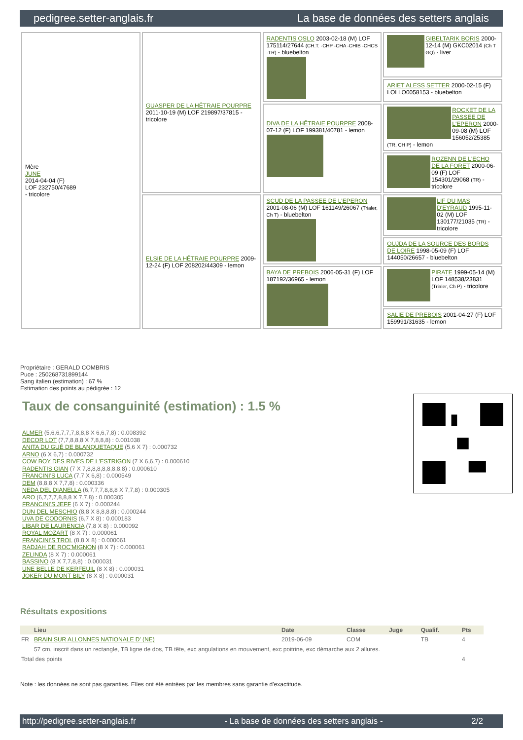pedigree.setter-anglais.fr La base de données des setters anglais
| Mère JUNE 2014-04-04 (F) LOF 232750/47689 - tricolore | GUASPER DE LA HÊTRAIE POURPRE 2011-10-19 (M) LOF 219897/37815 - tricolore | RADENTIS OSLO 2003-02-18 (M) LOF 175114/27644 (CH.T. -CHP -CHA -CHIB -CHCS -TR) - bluebelton | GIBELTARIK BORIS 2000-12-14 (M) GKC02014 (Ch T GQ) - liver |
| | | | ARIET ALESS SETTER 2000-02-15 (F) LOI LO0058153 - bluebelton |
| | | DIVA DE LA HÊTRAIE POURPRE 2008-07-12 (F) LOF 199381/40781 - lemon | ROCKET DE LA PASSEE DE L'EPERON 2000-09-08 (M) LOF 156052/25385 (TR, CH P) - lemon |
| | | | ROZENN DE L'ECHO DE LA FORET 2000-06-09 (F) LOF 154301/29068 (TR) - tricolore |
| | ELSIE DE LA HÊTRAIE POURPRE 2009-12-24 (F) LOF 208202/44309 - lemon | SCUD DE LA PASSEE DE L'EPERON 2001-08-06 (M) LOF 161149/26067 (Trialer, Ch T) - bluebelton | LIF DU MAS D'EYRAUD 1995-11-02 (M) LOF 130177/21035 (TR) - tricolore |
| | | | OUJDA DE LA SOURCE DES BORDS DE LOIRE 1998-05-09 (F) LOF 144050/26657 - bluebelton |
| | | BAYA DE PREBOIS 2006-05-31 (F) LOF 187192/36965 - lemon | PIRATE 1999-05-14 (M) LOF 148538/23831 (Trialer, Ch P) - tricolore |
| | | | SALIE DE PREBOIS 2001-04-27 (F) LOF 159991/31635 - lemon |
Propriétaire : GERALD COMBRIS
Puce : 250268731899144
Sang italien (estimation) : 67 %
Estimation des points au pédigrée : 12
Taux de consanguinité (estimation) : 1.5 %
ALMER (5,6,6,7,7,7,8,8,8 X 6,6,7,8) : 0.008392
DECOR LOT (7,7,8,8,8 X 7,8,8,8) : 0.001038
ANITA DU GUÉ DE BLANQUETAQUE (5,6 X 7) : 0.000732
ARNO (6 X 6,7) : 0.000732
COW BOY DES RIVES DE L'ESTRIGON (7 X 6,6,7) : 0.000610
RADENTIS GIAN (7 X 7,8,8,8,8,8,8,8,8) : 0.000610
FRANCINI'S LUCA (7,7 X 6,8) : 0.000549
DEM (8,8,8 X 7,7,8) : 0.000336
NEDA DEL DIANELLA (6,7,7,7,8,8,8 X 7,7,8) : 0.000305
ARO (6,7,7,7,8,8,8 X 7,7,8) : 0.000305
FRANCINI'S JEFF (6 X 7) : 0.000244
DUN DEL MESCHIO (8,8 X 8,8,8,8) : 0.000244
UVA DE CODORNIS (6,7 X 8) : 0.000183
LIBAR DE LAURENCIA (7,8 X 8) : 0.000092
ROYAL MOZART (8 X 7) : 0.000061
FRANCINI'S TROL (8,8 X 8) : 0.000061
RADJAH DE ROC'MIGNON (8 X 7) : 0.000061
ZELINDA (8 X 7) : 0.000061
BASSINO (8 X 7,7,8,8) : 0.000031
UNE BELLE DE KERFEUIL (8 X 8) : 0.000031
JOKER DU MONT BILY (8 X 8) : 0.000031
Résultats expositions
| | Lieu | Date | Classe | Juge | Qualif. | Pts |
| --- | --- | --- | --- | --- | --- | --- |
| FR | BRAIN SUR ALLONNES NATIONALE D' (NE) | 2019-06-09 | COM | | TB | 4 |
| | 57 cm, inscrit dans un rectangle, TB ligne de dos, TB tête, exc angulations en mouvement, exc poitrine, exc démarche aux 2 allures. | | | | | |
| Total des points | | | | | | 4 |
Note : les données ne sont pas garanties. Elles ont été entrées par les membres sans garantie d'exactitude.
http://pedigree.setter-anglais.fr - La base de données des setters anglais - 2/2